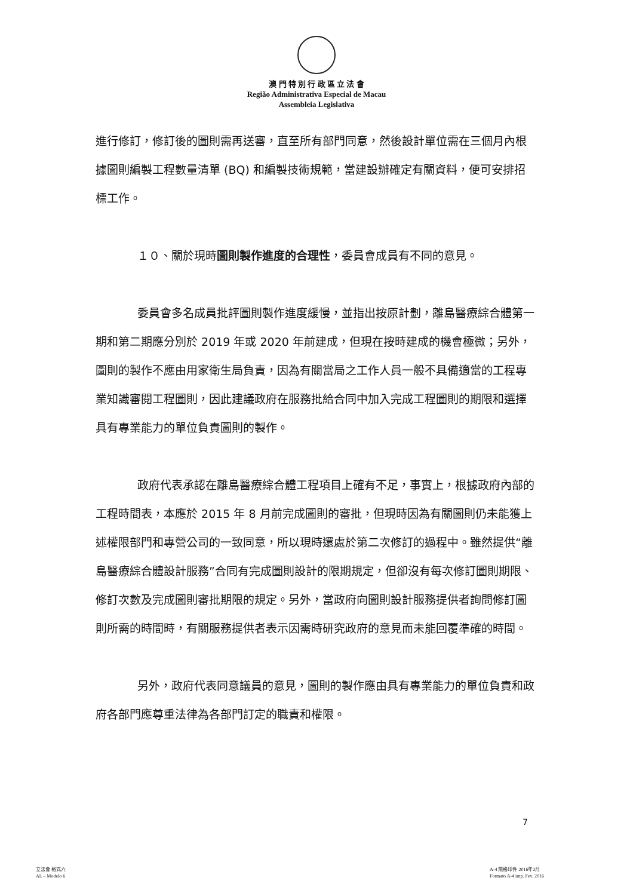澳 門 特 別 行 政 區 立 法 會
Região Administrativa Especial de Macau
Assembleia Legislativa
進行修訂，修訂後的圖則需再送審，直至所有部門同意，然後設計單位需在三個月內根據圖則編製工程數量清單 (BQ) 和編製技術規範，當建設辦確定有關資料，便可安排招標工作。
１０、關於現時圖則製作進度的合理性，委員會成員有不同的意見。
委員會多名成員批評圖則製作進度緩慢，並指出按原計劃，離島醫療綜合體第一期和第二期應分別於 2019 年或 2020 年前建成，但現在按時建成的機會極微；另外，圖則的製作不應由用家衛生局負責，因為有關當局之工作人員一般不具備適當的工程專業知識審閱工程圖則，因此建議政府在服務批給合同中加入完成工程圖則的期限和選擇具有專業能力的單位負責圖則的製作。
政府代表承認在離島醫療綜合體工程項目上確有不足，事實上，根據政府內部的工程時間表，本應於 2015 年 8 月前完成圖則的審批，但現時因為有關圖則仍未能獲上述權限部門和專營公司的一致同意，所以現時還處於第二次修訂的過程中。雖然提供“離島醫療綜合體設計服務”合同有完成圖則設計的限期規定，但卻沒有每次修訂圖則期限、修訂次數及完成圖則審批期限的規定。另外，當政府向圖則設計服務提供者詢問修訂圖則所需的時間時，有關服務提供者表示因需時研究政府的意見而未能回覆準確的時間。
另外，政府代表同意議員的意見，圖則的製作應由具有專業能力的單位負責和政府各部門應尊重法律為各部門訂定的職責和權限。
7
立法會 格式六
AL – Modelo 6
A-4 規格印件 2016年2月
Formato A-4 imp. Fev. 2016